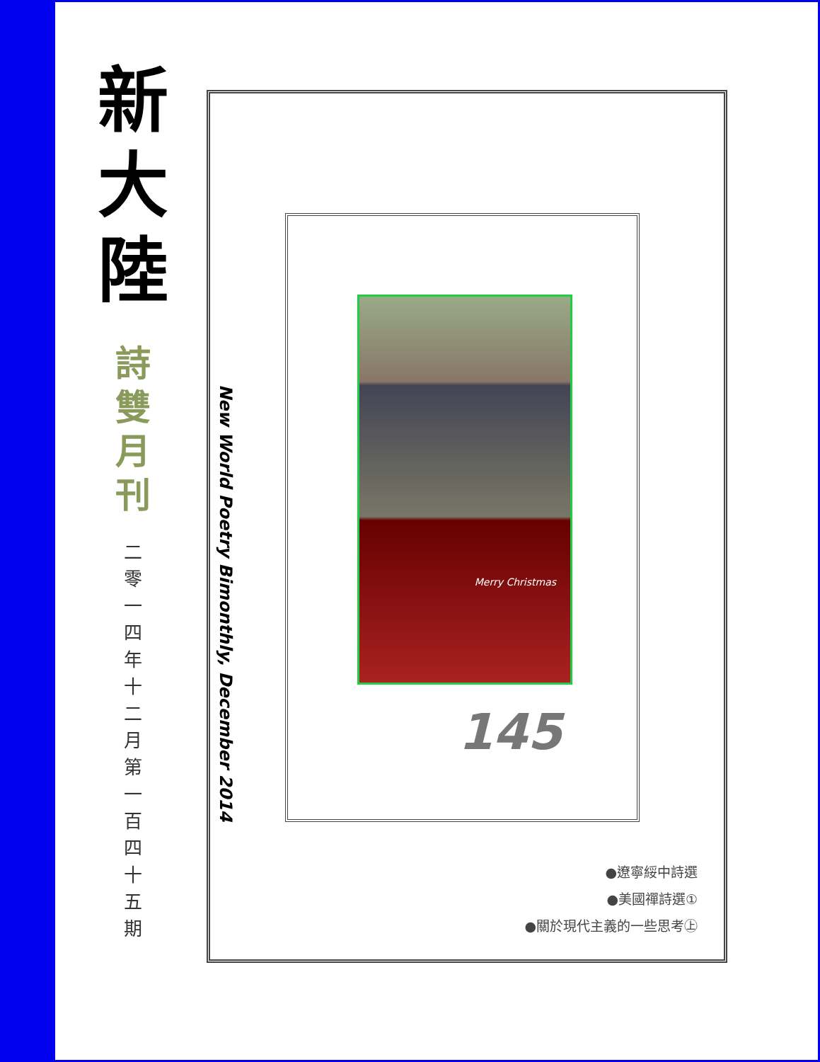新
大
陸
詩
雙
月
刊
二
零
一
四
年
十
二
月
第
一
百
四
十
五
期
New World Poetry Bimonthly, December 2014
Merry Christmas
145
●遼寧綏中詩選
●美國禪詩選①
●關於現代主義的一些思考㊤